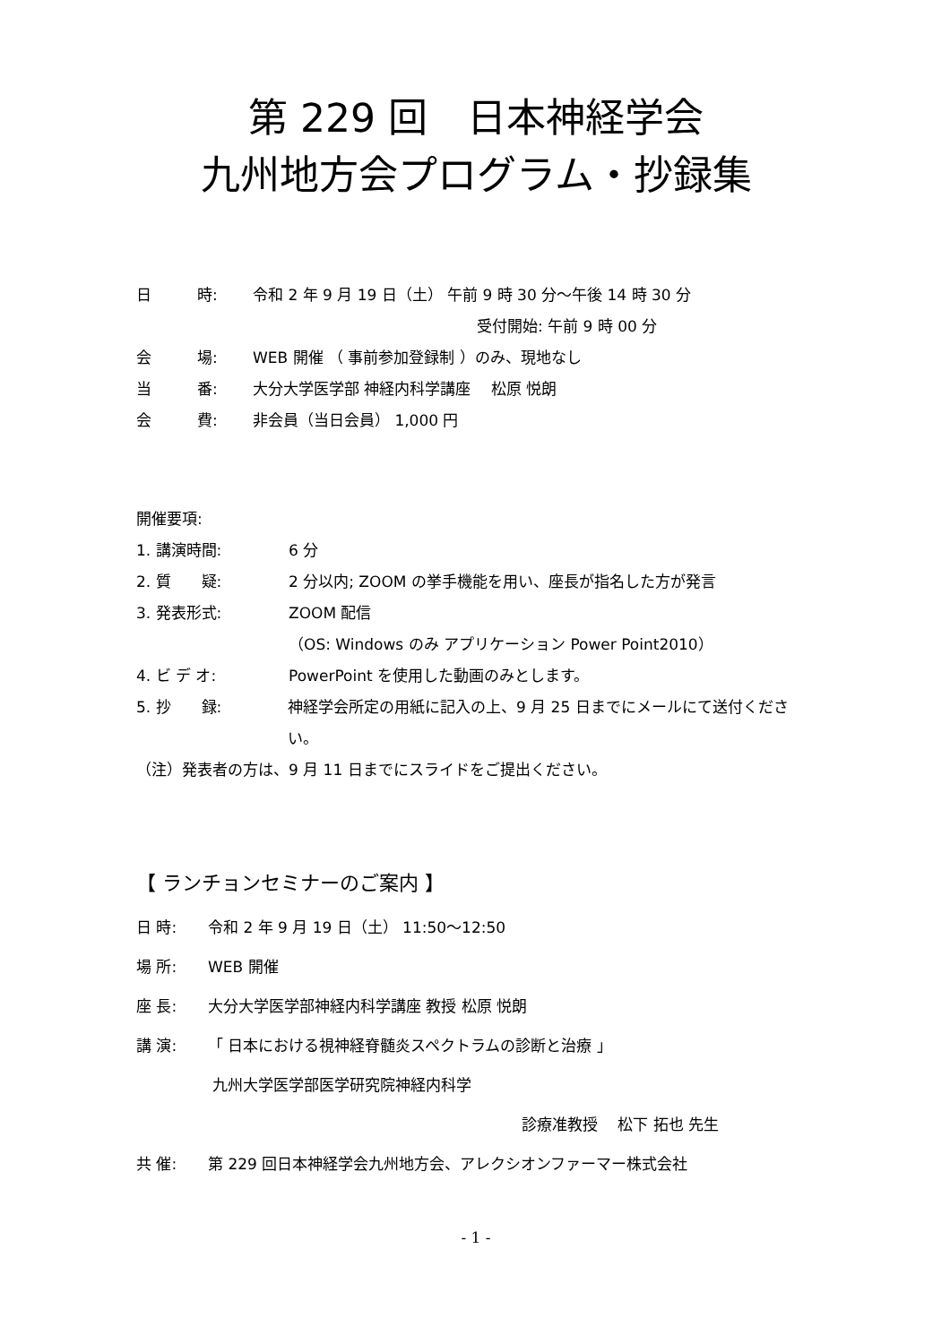第 229 回　日本神経学会
九州地方会プログラム・抄録集
日　　　時: 令和 2 年 9 月 19 日（土） 午前 9 時 30 分～午後 14 時 30 分
受付開始: 午前 9 時 00 分
会　　　場: WEB 開催 （ 事前参加登録制 ）のみ、現地なし
当　　　番: 大分大学医学部 神経内科学講座　 松原 悦朗
会　　　費: 非会員（当日会員） 1,000 円
開催要項:
1. 講演時間: 6 分
2. 質　　疑: 2 分以内; ZOOM の挙手機能を用い、座長が指名した方が発言
3. 発表形式: ZOOM 配信
（OS: Windows のみ アプリケーション Power Point2010）
4. ビ デ オ: PowerPoint を使用した動画のみとします。
5. 抄　　録: 神経学会所定の用紙に記入の上、9 月 25 日までにメールにて送付ください。
（注）発表者の方は、9 月 11 日までにスライドをご提出ください。
【 ランチョンセミナーのご案内 】
日 時: 令和 2 年 9 月 19 日（土） 11:50～12:50
場 所: WEB 開催
座 長: 大分大学医学部神経内科学講座 教授 松原 悦朗
講 演: 「 日本における視神経脊髄炎スペクトラムの診断と治療 」
九州大学医学部医学研究院神経内科学
診療准教授　 松下 拓也 先生
共 催: 第 229 回日本神経学会九州地方会、アレクシオンファーマー株式会社
- 1 -